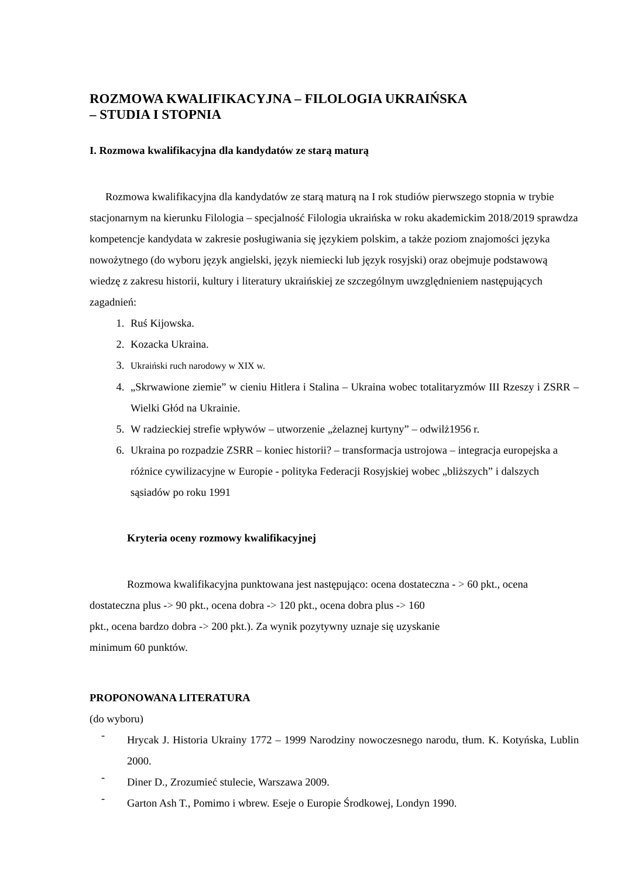ROZMOWA KWALIFIKACYJNA – FILOLOGIA UKRAIŃSKA
– STUDIA I STOPNIA
I. Rozmowa kwalifikacyjna dla kandydatów ze starą maturą
Rozmowa kwalifikacyjna dla kandydatów ze starą maturą na I rok studiów pierwszego stopnia w trybie stacjonarnym na kierunku Filologia – specjalność Filologia ukraińska w roku akademickim 2018/2019 sprawdza kompetencje kandydata w zakresie posługiwania się językiem polskim, a także poziom znajomości języka nowożytnego (do wyboru język angielski, język niemiecki lub język rosyjski) oraz obejmuje podstawową wiedzę z zakresu historii, kultury i literatury ukraińskiej ze szczególnym uwzględnieniem następujących zagadnień:
1. Ruś Kijowska.
2. Kozacka Ukraina.
3. Ukraiński ruch narodowy w XIX w.
4. „Skrwawione ziemie” w cieniu Hitlera i Stalina – Ukraina wobec totalitaryzmów III Rzeszy i ZSRR – Wielki Głód na Ukrainie.
5. W radzieckiej strefie wpływów – utworzenie „żelaznej kurtyny” – odwilż1956 r.
6. Ukraina po rozpadzie ZSRR – koniec historii? – transformacja ustrojowa – integracja europejska a różnice cywilizacyjne w Europie - polityka Federacji Rosyjskiej wobec „bliższych” i dalszych sąsiadów po roku 1991
Kryteria oceny rozmowy kwalifikacyjnej
Rozmowa kwalifikacyjna punktowana jest następująco: ocena dostateczna - > 60 pkt., ocena dostateczna plus -> 90 pkt., ocena dobra -> 120 pkt., ocena dobra plus -> 160
pkt., ocena bardzo dobra -> 200 pkt.). Za wynik pozytywny uznaje się uzyskanie
minimum 60 punktów.
PROPONOWANA LITERATURA
(do wyboru)
-
Hrycak J. Historia Ukrainy 1772 – 1999 Narodziny nowoczesnego narodu, tłum. K. Kotyńska, Lublin 2000.
-
Diner D., Zrozumieć stulecie, Warszawa 2009.
-
Garton Ash T., Pomimo i wbrew. Eseje o Europie Środkowej, Londyn 1990.